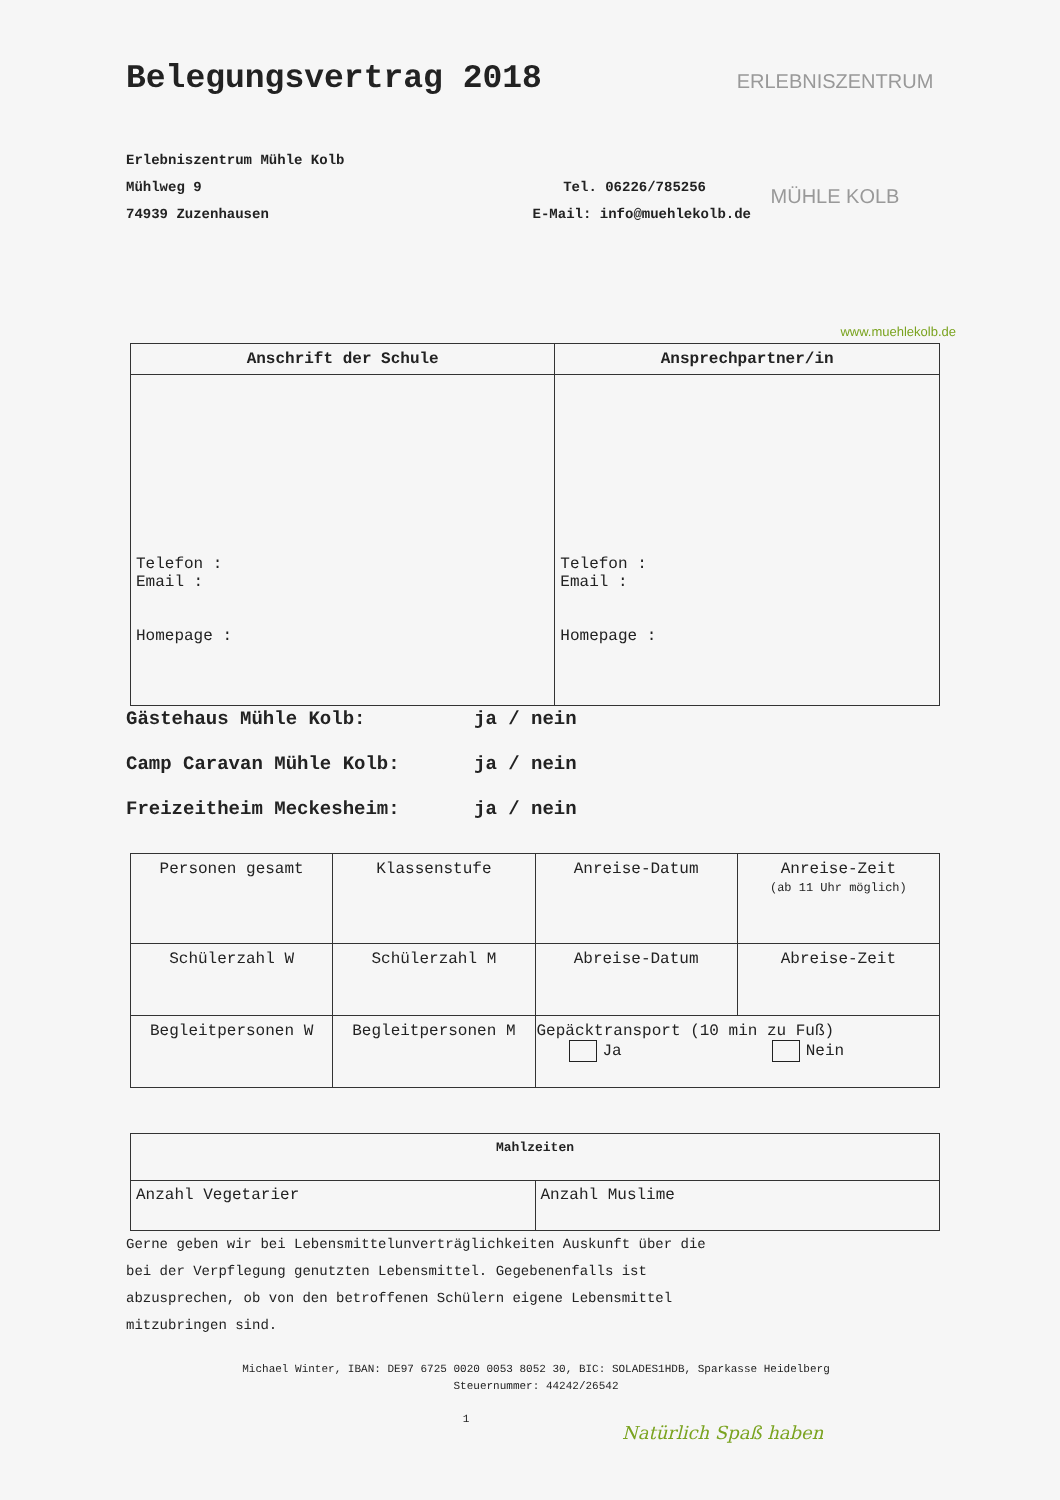ERLEBNISZENTRUM
MÜHLE KOLB
Belegungsvertrag 2018
Erlebniszentrum Mühle Kolb
Mühlweg 9 Tel. 06226/785256
74939 Zuzenhausen E-Mail: info@muehlekolb.de
www.muehlekolb.de
| Anschrift der Schule | Ansprechpartner/in |
| --- | --- |
| Telefon : Email : Homepage : | Telefon : Email : Homepage : |
Gästehaus Mühle Kolb: ja / nein
Camp Caravan Mühle Kolb: ja / nein
Freizeitheim Meckesheim: ja / nein
| Personen gesamt | Klassenstufe | Anreise-Datum | Anreise-Zeit (ab 11 Uhr möglich) |
| Schülerzahl W | Schülerzahl M | Abreise-Datum | Abreise-Zeit |
| Begleitpersonen W | Begleitpersonen M | Gepäcktransport (10 min zu Fuß) Ja Nein | |
| Mahlzeiten | |
| --- | --- |
| Anzahl Vegetarier | Anzahl Muslime |
Gerne geben wir bei Lebensmittelunverträglichkeiten Auskunft über die
bei der Verpflegung genutzten Lebensmittel. Gegebenenfalls ist
abzusprechen, ob von den betroffenen Schülern eigene Lebensmittel
mitzubringen sind.
Michael Winter, IBAN: DE97 6725 0020 0053 8052 30, BIC: SOLADES1HDB, Sparkasse Heidelberg
Steuernummer: 44242/26542
1
Natürlich Spaß haben